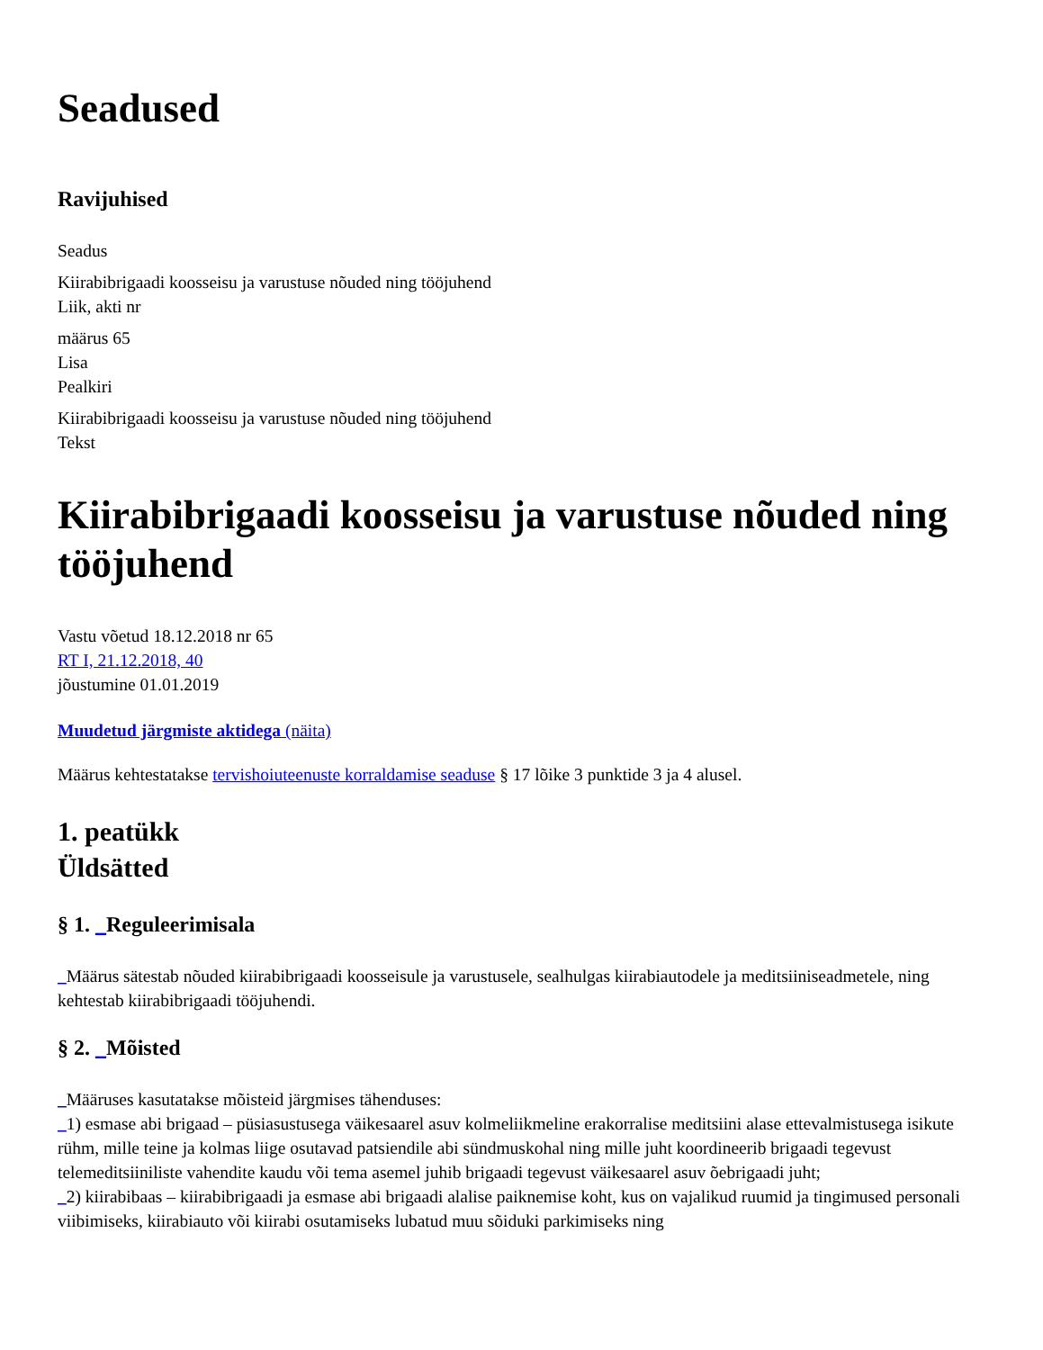Seadused
Ravijuhised
Seadus
Kiirabibrigaadi koosseisu ja varustuse nõuded ning tööjuhend
Liik, akti nr
määrus 65
Lisa
Pealkiri
Kiirabibrigaadi koosseisu ja varustuse nõuded ning tööjuhend
Tekst
Kiirabibrigaadi koosseisu ja varustuse nõuded ning tööjuhend
Vastu võetud 18.12.2018 nr 65
RT I, 21.12.2018, 40
jõustumine 01.01.2019
Muudetud järgmiste aktidega (näita)
Määrus kehtestatakse tervishoiuteenuste korraldamise seaduse § 17 lõike 3 punktide 3 ja 4 alusel.
1. peatükk
Üldsätted
§ 1. _Reguleerimisala
_Määrus sätestab nõuded kiirabibrigaadi koosseisule ja varustusele, sealhulgas kiirabiautodele ja meditsiiniseadmetele, ning kehtestab kiirabibrigaadi tööjuhendi.
§ 2. _Mõisted
_Määruses kasutatakse mõisteid järgmises tähenduses:
_1) esmase abi brigaad – püsiasustusega väikesaarel asuv kolmeliikmeline erakorralise meditsiini alase ettevalmistusega isikute rühm, mille teine ja kolmas liige osutavad patsiendile abi sündmuskohal ning mille juht koordineerib brigaadi tegevust telemeditsiiniliste vahendite kaudu või tema asemel juhib brigaadi tegevust väikesaarel asuv õebrigaadi juht;
_2) kiirabibaas – kiirabibrigaadi ja esmase abi brigaadi alalise paiknemise koht, kus on vajalikud ruumid ja tingimused personali viibimiseks, kiirabiauto või kiirabi osutamiseks lubatud muu sõiduki parkimiseks ning